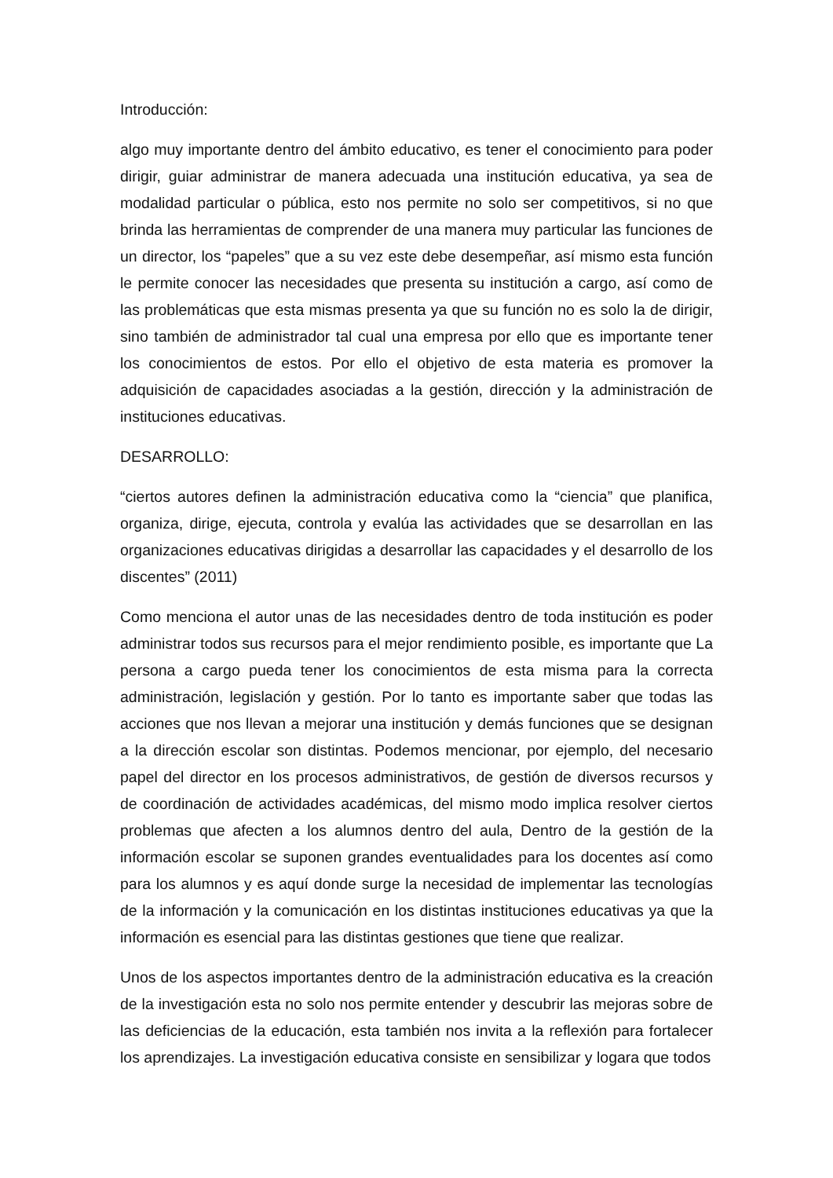Introducción:
algo muy importante dentro del ámbito educativo, es tener el conocimiento para poder dirigir, guiar administrar de manera adecuada una institución educativa, ya sea de modalidad particular o pública, esto nos permite no solo ser competitivos, si no que brinda las herramientas de comprender de una manera muy particular las funciones de un director, los “papeles” que a su vez este debe desempeñar, así mismo esta función le permite conocer las necesidades que presenta su institución a cargo, así como de las problemáticas que esta mismas presenta ya que su función no es solo la de dirigir, sino también de administrador tal cual una empresa por ello que es importante tener los conocimientos de estos. Por ello el objetivo de esta materia es promover la adquisición de capacidades asociadas a la gestión, dirección y la administración de instituciones educativas.
DESARROLLO:
“ciertos autores definen la administración educativa como la “ciencia” que planifica, organiza, dirige, ejecuta, controla y evalúa las actividades que se desarrollan en las organizaciones educativas dirigidas a desarrollar las capacidades y el desarrollo de los discentes” (2011)
Como menciona el autor unas de las necesidades dentro de toda institución es poder administrar todos sus recursos para el mejor rendimiento posible, es importante que La persona a cargo pueda tener los conocimientos de esta misma para la correcta administración, legislación y gestión. Por lo tanto es importante saber que todas las acciones que nos llevan a mejorar una institución y demás funciones que se designan a la dirección escolar son distintas. Podemos mencionar, por ejemplo, del necesario papel del director en los procesos administrativos, de gestión de diversos recursos y de coordinación de actividades académicas, del mismo modo implica resolver ciertos problemas que afecten a los alumnos dentro del aula, Dentro de la gestión de la información escolar se suponen grandes eventualidades para los docentes así como para los alumnos y es aquí donde surge la necesidad de implementar las tecnologías de la información y la comunicación en los distintas instituciones educativas ya que la información es esencial para las distintas gestiones que tiene que realizar.
Unos de los aspectos importantes dentro de la administración educativa es la creación de la investigación esta no solo nos permite entender y descubrir las mejoras sobre de las deficiencias de la educación, esta también nos invita a la reflexión para fortalecer los aprendizajes. La investigación educativa consiste en sensibilizar y logara que todos